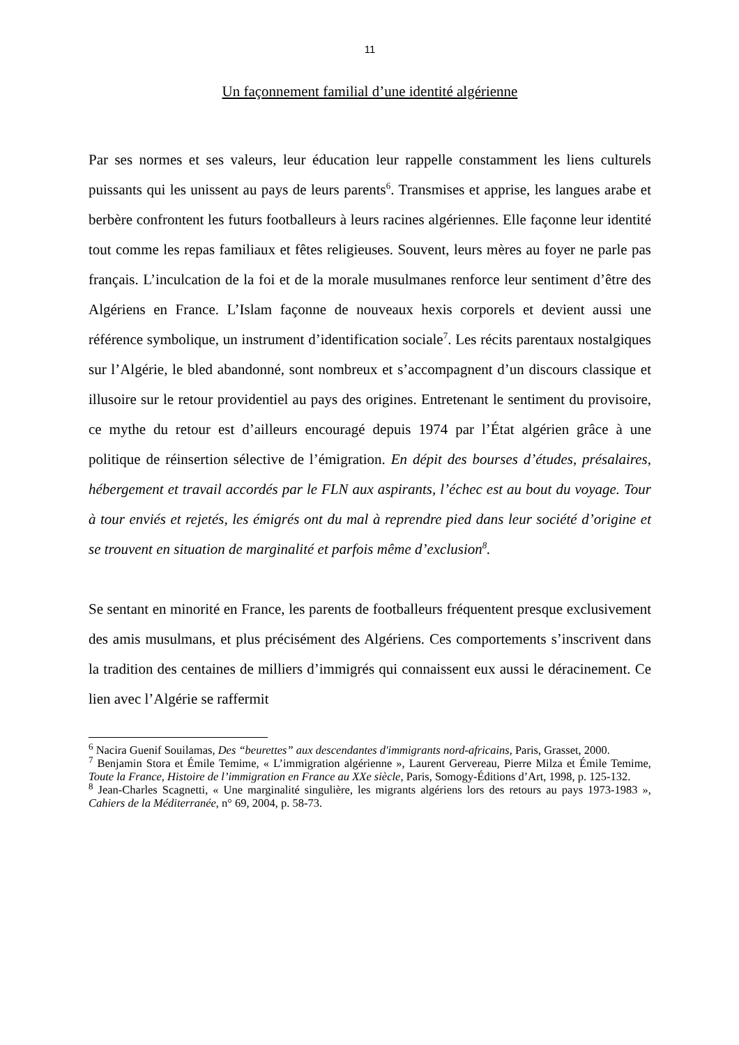11
Un façonnement familial d’une identité algérienne
Par ses normes et ses valeurs, leur éducation leur rappelle constamment les liens culturels puissants qui les unissent au pays de leurs parents<sup>6</sup>. Transmises et apprise, les langues arabe et berbère confrontent les futurs footballeurs à leurs racines algériennes. Elle façonne leur identité tout comme les repas familiaux et fêtes religieuses. Souvent, leurs mères au foyer ne parle pas français. L’inculcation de la foi et de la morale musulmanes renforce leur sentiment d’être des Algériens en France. L’Islam façonne de nouveaux hexis corporels et devient aussi une référence symbolique, un instrument d’identification sociale<sup>7</sup>. Les récits parentaux nostalgiques sur l’Algérie, le bled abandonné, sont nombreux et s’accompagnent d’un discours classique et illusoire sur le retour providentiel au pays des origines. Entretenant le sentiment du provisoire, ce mythe du retour est d’ailleurs encouragé depuis 1974 par l’État algérien grâce à une politique de réinsertion sélective de l’émigration. En dépit des bourses d’études, présalaires, hébergement et travail accordés par le FLN aux aspirants, l’échec est au bout du voyage. Tour à tour enviés et rejetés, les émigrés ont du mal à reprendre pied dans leur société d’origine et se trouvent en situation de marginalité et parfois même d’exclusion<sup>8</sup>.
Se sentant en minorité en France, les parents de footballeurs fréquentent presque exclusivement des amis musulmans, et plus précisément des Algériens. Ces comportements s’inscrivent dans la tradition des centaines de milliers d’immigrés qui connaissent eux aussi le déracinement. Ce lien avec l’Algérie se raffermit
<sup>6</sup> Nacira Guenif Souilamas, Des “beurettes” aux descendantes d'immigrants nord-africains, Paris, Grasset, 2000.
<sup>7</sup> Benjamin Stora et Émile Temime, « L’immigration algérienne », Laurent Gervereau, Pierre Milza et Émile Temime, Toute la France, Histoire de l’immigration en France au XXe siècle, Paris, Somogy-Éditions d’Art, 1998, p. 125-132.
<sup>8</sup> Jean-Charles Scagnetti, « Une marginalité singulière, les migrants algériens lors des retours au pays 1973-1983 », Cahiers de la Méditerranée, n° 69, 2004, p. 58-73.